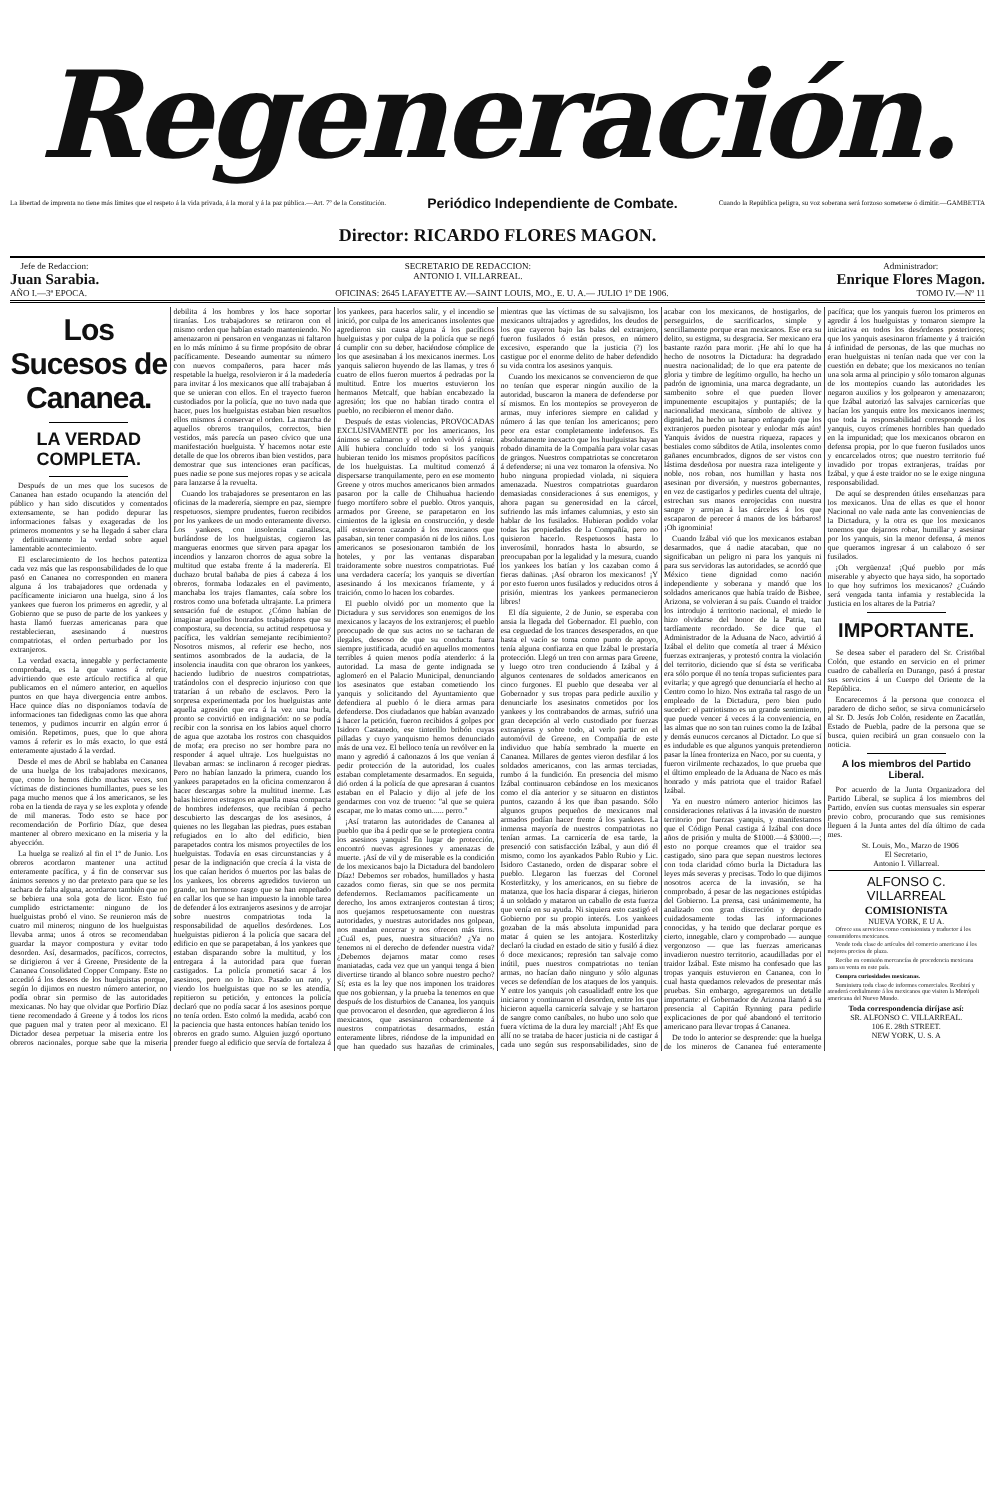Regeneración.
La libertad de imprenta no tiene más límites que el respeto á la vida privada, á la moral y á la paz pública.—Art. 7º de la Constitución.
Periódico Independiente de Combate.
Cuando la República peligra, su voz soberana será forzoso someterse ó dimitir.—GAMBETTA
Director: RICARDO FLORES MAGON.
Jefe de Redaccion:
Juan Sarabia.
SECRETARIO DE REDACCION:
ANTONIO I. VILLARREAL.
Administrador:
Enrique Flores Magon.
AÑO I.—3ª EPOCA. OFICINAS: 2645 LAFAYETTE AV.—SAINT LOUIS, MO., E. U. A.— JULIO 1º DE 1906. TOMO IV.—Nº 11
Los Sucesos de Cananea.
LA VERDAD COMPLETA.
Después de un mes que los sucesos de Cananea han estado ocupando la atención del público y han sido discutidos y comentados extensamente, se han podido depurar las informaciones falsas y exageradas de los primeros momentos y se ha llegado á saber clara y definitivamente la verdad sobre aquel lamentable acontecimiento.
El esclarecimiento de los hechos patentiza cada vez más que las responsabilidades de lo que pasó en Cananea no corresponden en manera alguna á los trabajadores que ordenada y pacíficamente iniciaron una huelga, sino á los yankees que fueron los primeros en agredir, y al Gobierno que se puso de parte de los yankees y hasta llamó fuerzas americanas para que restablecieran, asesinando á nuestros compatriotas, el orden perturbado por los extranjeros.
La verdad exacta, innegable y perfectamente comprobada, es la que vamos á referir, advirtiendo que este artículo rectifica al que publicamos en el número anterior, en aquellos puntos en que haya divergencia entre ambos. Hace quince días no disponíamos todavía de informaciones tan fidedignas como las que ahora tenemos, y pudimos incurrir en algún error ú omisión. Repetimos, pues, que lo que ahora vamos á referir es lo más exacto, lo que está enteramente ajustado á la verdad.
Desde el mes de Abril se hablaba en Cananea de una huelga de los trabajadores mexicanos, que, como lo hemos dicho muchas veces, son víctimas de distinciones humillantes, pues se les paga mucho menos que á los americanos, se les roba en la tienda de raya y se les explota y ofende de mil maneras. Todo esto se hace por recomendación de Porfirio Díaz, que desea mantener al obrero mexicano en la miseria y la abyección.
La huelga se realizó al fin el 1º de Junio. Los obreros acordaron mantener una actitud enteramente pacífica, y á fin de conservar sus ánimos serenos y no dar pretexto para que se les tachara de falta alguna, acordaron también que no se bebiera una sola gota de licor. Esto fué cumplido estrictamente: ninguno de los huelguistas probó el vino. Se reunieron más de cuatro mil mineros; ninguno de los huelguistas llevaba arma; unos á otros se recomendaban guardar la mayor compostura y evitar todo desorden. Así, desarmados, pacíficos, correctos, se dirigieron á ver á Greene, Presidente de la Cananea Consolidated Copper Company. Este no accedió á los deseos de los huelguistas porque, según lo dijimos en nuestro número anterior, no podía obrar sin permiso de las autoridades mexicanas. No hay que olvidar que Porfirio Díaz tiene recomendado á Greene y á todos los ricos que paguen mal y traten peor al mexicano. El Dictador desea perpetuar la miseria entre los obreros nacionales, porque sabe que la miseria debilita á los hombres y los hace soportar tiranías. Los trabajadores se retiraron con el mismo orden que habían estado manteniendo. No amenazaron ni pensaron en venganzas ni faltaron en lo más mínimo á su firme propósito de obrar pacíficamente. Deseando aumentar su número con nuevos compañeros, para hacer más respetable la huelga, resolvieron ir á la madedería para invitar á los mexicanos que allí trabajaban á que se unieran con ellos. En el trayecto fueron custodiados por la policía, que no tuvo nada que hacer, pues los huelguistas estaban bien resueltos ellos mismos á conservar el orden. La marcha de aquellos obreros tranquilos, correctos, bien vestidos, más parecía un paseo cívico que una manifestación huelguista. Y hacemos notar este detalle de que los obreros iban bien vestidos, para demostrar que sus intenciones eran pacíficas, pues nadie se pone sus mejores ropas y se acicala para lanzarse á la revuelta.
Cuando los trabajadores se presentaron en las oficinas de la maderería, siempre en paz, siempre respetuosos, siempre prudentes, fueron recibidos por los yankees de un modo enteramente diverso. Los yankees, con insolencia canallesca, burlándose de los huelguistas, cogieron las mangueras enormes que sirven para apagar los incendios y lanzaron chorros de agua sobre la multitud que estaba frente á la maderería. El duchazo brutal bañaba de pies á cabeza á los obreros, formaba lodazales en el pavimento, manchaba los trajes flamantes, caía sobre los rostros como una bofetada ultrajante. La primera sensación fué de estupor. ¿Cómo habían de imaginar aquellos honrados trabajadores que su compostura, su decencia, su actitud respetuosa y pacífica, les valdrían semejante recibimiento? Nosotros mismos, al referir ese hecho, nos sentimos asombrados de la audacia, de la insolencia inaudita con que obraron los yankees, haciendo ludibrio de nuestros compatriotas, tratándolos con el desprecio injurioso con que tratarían á un rebaño de esclavos. Pero la sorpresa experimentada por los huelguistas ante aquella agresión que era á la vez una burla, pronto se convirtió en indignación: no se podía recibir con la sonrisa en los labios aquel chorro de agua que azotaba los rostros con chasquidos de mofa; era preciso no ser hombre para no responder á aquel ultraje. Los huelguistas no llevaban armas: se inclinaron á recoger piedras. Pero no habían lanzado la primera, cuando los yankees parapetados en la oficina comenzaron á hacer descargas sobre la multitud inerme. Las balas hicieron estragos en aquella masa compacta de hombres indefensos, que recibían á pecho descubierto las descargas de los asesinos, á quienes no les llegaban las piedras, pues estaban refugiados en lo alto del edificio, bien parapetados contra los mismos proyectiles de los huelguistas. Todavía en esas circunstancias y á pesar de la indignación que crecía á la vista de los que caían heridos ó muertos por las balas de los yankees, los obreros agredidos tuvieron un grande, un hermoso rasgo que se han empeñado en callar los que se han impuesto la innoble tarea de defender á los extranjeros asesinos y de arrojar sobre nuestros compatriotas toda la responsabilidad de aquellos desórdenes. Los huelguistas pidieron á la policía que sacara del edificio en que se parapetaban, á los yankees que estaban disparando sobre la multitud, y los entregara á la autoridad para que fueran castigados. La policía prometió sacar á los asesinos, pero no lo hizo. Pasado un rato, y viendo los huelguistas que no se les atendía, repitieron su petición, y entonces la policía declaró que no podía sacar á los asesinos porque no tenía orden. Esto colmó la medida, acabó con la paciencia que hasta entonces habían tenido los obreros en grado sumo. Alguien juzgó oportuno prender fuego al edificio que servía de fortaleza á los yankees, para hacerlos salir, y el incendio se inició, por culpa de los americanos insolentes que agredieron sin causa alguna á los pacíficos huelguistas y por culpa de la policía que se negó á cumplir con su deber, haciéndose cómplice de los que asesinaban á los mexicanos inermes. Los yanquis salieron huyendo de las llamas, y tres ó cuatro de ellos fueron muertos á pedradas por la multitud. Entre los muertos estuvieron los hermanos Metcalf, que habían encabezado la agresión; los que no habían tirado contra el pueblo, no recibieron el menor daño.
Después de estas violencias, PROVOCADAS EXCLUSIVAMENTE por los americanos, los ánimos se calmaron y el orden volvió á reinar. Allí hubiera concluído todo si los yanquis hubieran tenido los mismos propósitos pacíficos de los huelguistas. La multitud comenzó á dispersarse tranquilamente, pero en ese momento Greene y otros muchos americanos bien armados pasaron por la calle de Chihuahua haciendo fuego mortífero sobre el pueblo. Otros yanquis, armados por Greene, se parapetaron en los cimientos de la iglesia en construcción, y desde allí estuvieron cazando á los mexicanos que pasaban, sin tener compasión ni de los niños. Los americanos se posesionaron también de los hoteles, y por las ventanas disparaban traidoramente sobre nuestros compatriotas. Fué una verdadera cacería; los yanquis se divertían asesinando á los mexicanos fríamente, y á traición, como lo hacen los cobardes.
El pueblo olvidó por un momento que la Dictadura y sus servidores son enemigos de los mexicanos y lacayos de los extranjeros; el pueblo preocupado de que sus actos no se tacharan de ilegales, deseoso de que su conducta fuera siempre justificada, acudió en aquellos momentos terribles á quien menos podía atenderlo: á la autoridad. La masa de gente indignada se aglomeró en el Palacio Municipal, denunciando los asesinatos que estaban cometiendo los yanquis y solicitando del Ayuntamiento que defendiera al pueblo ó le diera armas para defenderse. Dos ciudadanos que habían avanzado á hacer la petición, fueron recibidos á golpes por Isidoro Castanedo, ese tinterillo bribón cuyas pilladas y cuyo yanquismo hemos denunciado más de una vez. El belloco tenía un revólver en la mano y agredió á cañonazos á los que venían á pedir protección de la autoridad, los cuales estaban completamente desarmados. En seguida, dió orden á la policía de que apresaran á cuantos estaban en el Palacio y dijo al jefe de los gendarmes con voz de trueno: "al que se quiera escapar, me lo matas como un...... perro."
¡Así trataron las autoridades de Cananea al pueblo que iba á pedir que se le protegiera contra los asesinos yanquis! En lugar de protección, encontró nuevas agresiones y amenazas de muerte. ¡Así de vil y de miserable es la condición de los mexicanos bajo la Dictadura del bandolero Díaz! Debemos ser robados, humillados y hasta cazados como fieras, sin que se nos permita defendernos. Reclamamos pacíficamente un derecho, los amos extranjeros contestan á tiros; nos quejamos respetuosamente con nuestras autoridades, y nuestras autoridades nos golpean, nos mandan encerrar y nos ofrecen más tiros. ¿Cuál es, pues, nuestra situación? ¿Ya no tenemos ni el derecho de defender nuestra vida? ¿Debemos dejarnos matar como reses maniatadas, cada vez que un yanqui tenga á bien divertirse tirando al blanco sobre nuestro pecho? Sí; esta es la ley que nos imponen los traidores que nos gobiernan, y la prueba la tenemos en que después de los disturbios de Cananea, los yanquis que provocaron el desorden, que agredieron á los mexicanos, que asesinaron cobardemente á nuestros compatriotas desarmados, están enteramente libres, riéndose de la impunidad en que han quedado sus hazañas de criminales, mientras que las víctimas de su salvajismo, los mexicanos ultrajados y agredidos, los deudos de los que cayeron bajo las balas del extranjero, fueron fusilados ó están presos, en número excesivo, esperando que la justicia (?) los castigue por el enorme delito de haber defendido su vida contra los asesinos yanquis.
Cuando los mexicanos se convencieron de que no tenían que esperar ningún auxilio de la autoridad, buscaron la manera de defenderse por sí mismos. En los montepíos se proveyeron de armas, muy inferiores siempre en calidad y número á las que tenían los americanos; pero peor era estar completamente indefensos. Es absolutamente inexacto que los huelguistas hayan robado dinamita de la Compañía para volar casas de gringos. Nuestros compatriotas se concretaron á defenderse; ni una vez tomaron la ofensiva. No hubo ninguna propiedad violada, ni siquiera amenazada. Nuestros compatriotas guardaron demasiadas consideraciones á sus enemigos, y ahora pagan su generosidad en la cárcel, sufriendo las más infames calumnias, y esto sin hablar de los fusilados. Hubieran podido volar todas las propiedades de la Compañía, pero no quisieron hacerlo. Respetuosos hasta lo inverosímil, honrados hasta lo absurdo, se preocupaban por la legalidad y la mesura, cuando los yankees los batían y los cazaban como á fieras dañinas. ¡Así obraron los mexicanos! ¡Y por esto fueron unos fusilados y reducidos otros á prisión, mientras los yankees permanecieron libres!
El día siguiente, 2 de Junio, se esperaba con ansia la llegada del Gobernador. El pueblo, con esa ceguedad de los trances desesperados, en que hasta el vacío se toma como punto de apoyo, tenía alguna confianza en que Izábal le prestaría protección. Llegó un tren con armas para Greene, y luego otro tren conduciendo á Izábal y á algunos centenares de soldados americanos en cinco furgones. El pueblo que deseaba ver al Gobernador y sus tropas para pedirle auxilio y denunciarle los asesinatos cometidos por los yankees y los contrabandos de armas, sufrió una gran decepción al verlo custodiado por fuerzas extranjeras y sobre todo, al verlo partir en el automóvil de Greene, en Compañía de este individuo que había sembrado la muerte en Cananea. Millares de gentes vieron desfilar á los soldados americanos, con las armas terciadas, rumbo á la fundición. En presencia del mismo Izábal continuaron cebándose en los mexicanos como el día anterior y se situaron en distintos puntos, cazando á los que iban pasando. Sólo algunos grupos pequeños de mexicanos mal armados podían hacer frente á los yankees. La inmensa mayoría de nuestros compatriotas no tenían armas. La carnicería de esa tarde, la presenció con satisfacción Izábal, y aun dió él mismo, como los ayankados Pablo Rubio y Lic. Isidoro Castanedo, orden de disparar sobre el pueblo. Llegaron las fuerzas del Coronel Kosterlitzky, y los americanos, en su fiebre de matanza, que los hacía disparar á ciegas, hirieron á un soldado y mataron un caballo de esta fuerza que venía en su ayuda. Ni siquiera esto castigó el Gobierno por su propio interés. Los yankees gozaban de la más absoluta impunidad para matar á quien se les antojara. Kosterlitzky declaró la ciudad en estado de sitio y fusiló á diez ó doce mexicanos; represión tan salvaje como inútil, pues nuestros compatriotas no tenían armas, no hacían daño ninguno y sólo algunas veces se defendían de los ataques de los yanquis. Y entre los yanquis ¡oh casualidad! entre los que iniciaron y continuaron el desorden, entre los que hicieron aquella carnicería salvaje y se hartaron de sangre como caníbales, no hubo uno solo que fuera víctima de la dura ley marcial! ¡Ah! Es que allí no se trataba de hacer justicia ni de castigar á cada uno según sus responsabilidades, sino de acabar con los mexicanos, de hostigarlos, de perseguirlos, de sacrificarlos, simple y sencillamente porque eran mexicanos. Ese era su delito, su estigma, su desgracia. Ser mexicano era bastante razón para morir. ¡He ahí lo que ha hecho de nosotros la Dictadura: ha degradado nuestra nacionalidad; de lo que era patente de gloria y timbre de legítimo orgullo, ha hecho un padrón de ignominia, una marca degradante, un sambenito sobre el que pueden llover impunemente escupitajos y puntapiés; de la nacionalidad mexicana, símbolo de altivez y dignidad, ha hecho un harapo enfangado que los extranjeros pueden pisotear y enlodar más aún! Yanquis ávidos de nuestra riqueza, rapaces y bestiales como súbditos de Atila, insolentes como gañanes encumbrados, dignos de ser vistos con lástima desdeñosa por nuestra raza inteligente y noble, nos roban, nos humillan y hasta nos asesinan por diversión, y nuestros gobernantes, en vez de castigarlos y pedirles cuenta del ultraje, estrechan sus manos enrojecidas con nuestra sangre y arrojan á las cárceles á los que escaparon de perecer á manos de los bárbaros! ¡Oh ignominia!
Cuando Izábal vió que los mexicanos estaban desarmados, que á nadie atacaban, que no significaban un peligro ni para los yanquis ni para sus servidoras las autoridades, se acordó que México tiene dignidad como nación independiente y soberana y mandó que los soldados americanos que había traído de Bisbee, Arizona, se volvieran á su país. Cuando el traidor los introdujo á territorio nacional, el miedo le hizo olvidarse del honor de la Patria, tan tardíamente recordado. Se dice que el Administrador de la Aduana de Naco, advirtió á Izábal el delito que cometía al traer á México fuerzas extranjeras, y protestó contra la violación del territorio, diciendo que sí ésta se verificaba era sólo porque él no tenía tropas suficientes para evitarla; y que agregó que denunciaría el hecho al Centro como lo hizo. Nos extraña tal rasgo de un empleado de la Dictadura, pero bien pudo suceder: el patriotismo es un grande sentimiento, que puede vencer á veces á la conveniencia, en las almas que no son tan ruines como la de Izábal y demás eunucos cercanos al Dictador. Lo que sí es indudable es que algunos yanquis pretendieron pasar la línea fronteriza en Naco, por su cuenta, y fueron virilmente rechazados, lo que prueba que el último empleado de la Aduana de Naco es más honrado y más patriota que el traidor Rafael Izábal.
Ya en nuestro número anterior hicimos las consideraciones relativas á la invasión de nuestro territorio por fuerzas yanquis, y manifestamos que el Código Penal castiga á Izábal con doce años de prisión y multa de $1000.—á $3000.—; esto no porque creamos que el traidor sea castigado, sino para que sepan nuestros lectores con toda claridad cómo burla la Dictadura las leyes más severas y precisas. Todo lo que dijimos nosotros acerca de la invasión, se ha comprobado, á pesar de las negaciones estúpidas del Gobierno. La prensa, casi unánimemente, ha analizado con gran discreción y depurado cuidadosamente todas las informaciones conocidas, y ha tenido que declarar porque es cierto, innegable, claro y comprobado — aunque vergonzoso — que las fuerzas americanas invadieron nuestro territorio, acaudilladas por el traidor Izábal. Este mismo ha confesado que las tropas yanquis estuvieron en Cananea, con lo cual hasta quedamos relevados de presentar más pruebas. Sin embargo, agregaremos un detalle importante: el Gobernador de Arizona llamó á su presencia al Capitán Rynning para pedirle explicaciones de por qué abandonó el territorio americano para llevar tropas á Cananea.
De todo lo anterior se desprende: que la huelga de los mineros de Cananea fué enteramente pacífica; que los yanquis fueron los primeros en agredir á los huelguistas y tomaron siempre la iniciativa en todos los desórdenes posteriores; que los yanquis asesinaron fríamente y á traición á infinidad de personas, de las que muchas no eran huelguistas ni tenían nada que ver con la cuestión en debate; que los mexicanos no tenían una sola arma al principio y sólo tomaron algunas de los montepíos cuando las autoridades les negaron auxilios y los golpearon y amenazaron; que Izábal autorizó las salvajes carnicerías que hacían los yanquis entre los mexicanos inermes; que toda la responsabilidad corresponde á los yanquis, cuyos crímenes horribles han quedado en la impunidad; que los mexicanos obraron en defensa propia, por lo que fueron fusilados unos y encarcelados otros; que nuestro territorio fué invadido por tropas extranjeras, traídas por Izábal, y que á este traidor no se le exige ninguna responsabilidad.
De aquí se desprenden útiles enseñanzas para los mexicanos. Una de ellas es que el honor Nacional no vale nada ante las conveniencias de la Dictadura, y la otra es que los mexicanos tenemos que dejarnos robar, humillar y asesinar por los yanquis, sin la menor defensa, á menos que queramos ingresar á un calabozo ó ser fusilados.
¡Oh vergüenza! ¡Qué pueblo por más miserable y abyecto que haya sido, ha soportado lo que hoy sufrimos los mexicanos? ¿Cuándo será vengada tanta infamia y restablecida la Justicia en los altares de la Patria?
IMPORTANTE.
Se desea saber el paradero del Sr. Cristóbal Colón, que estando en servicio en el primer cuadro de caballería en Durango, pasó á prestar sus servicios á un Cuerpo del Oriente de la República.
Encarecemos á la persona que conozca el paradero de dicho señor, se sirva comunicárselo al Sr. D. Jesús Job Colón, residente en Zacatlán, Estado de Puebla, padre de la persona que se busca, quien recibirá un gran consuelo con la noticia.
A los miembros del Partido Liberal.
Por acuerdo de la Junta Organizadora del Partido Liberal, se suplica á los miembros del Partido, envíen sus cuotas mensuales sin esperar previo cobro, procurando que sus remisiones lleguen á la Junta antes del día último de cada mes.
St. Louis, Mo., Marzo de 1906
El Secretario,
Antonio I. Villarreal.
ALFONSO C. VILLARREAL
COMISIONISTA
NUEVA YORK, E U A.
Ofrece sus servicios como comisionista y traductor á los consumidores mexicanos.
Vende toda clase de artículos del comercio americano á los mejores precios de plaza.
Recibe en comisión mercancías de procedencia mexicana para su venta en este país.
Compra curiosidades mexicanas.
Suministra toda clase de informes comerciales. Recibirá y atenderá cordialmente á los mexicanos que visiten la Metrópoli americana del Nuevo Mundo.
Toda correspondencia diríjase así:
SR. ALFONSO C. VILLARREAL.
106 E. 28th STREET.
NEW YORK, U. S. A